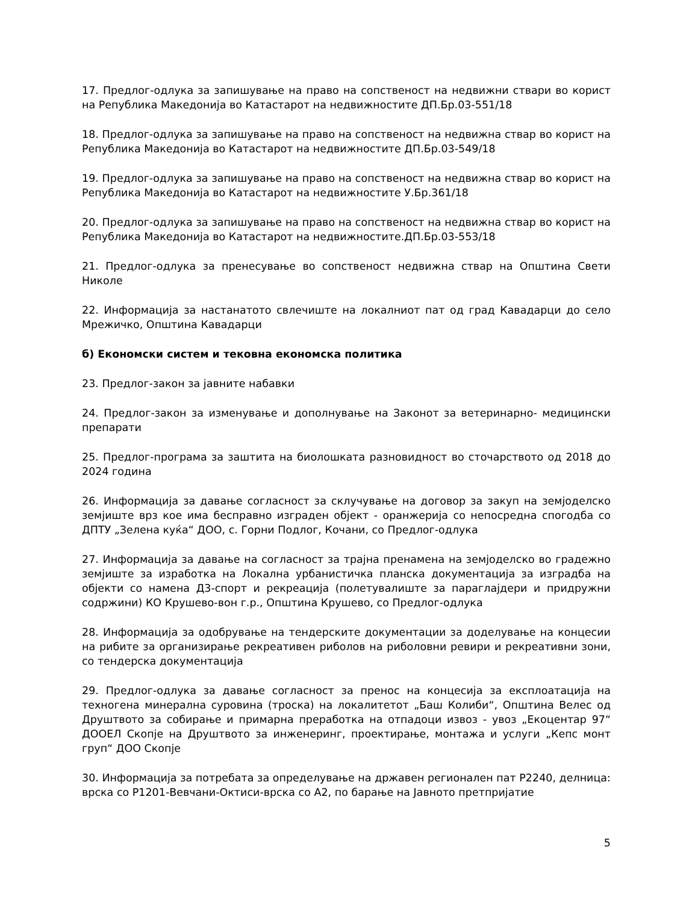17. Предлог-одлука за запишување на право на сопственост на недвижни ствари во корист на Република Македонија во Катастарот на недвижностите ДП.Бр.03-551/18
18. Предлог-одлука за запишување на право на сопственост на недвижна ствар во корист на Република Македонија во Катастарот на недвижностите ДП.Бр.03-549/18
19. Предлог-одлука за запишување на право на сопственост на недвижна ствар во корист на Република Македонија во Катастарот на недвижностите У.Бр.361/18
20. Предлог-одлука за запишување на право на сопственост на недвижна ствар во корист на Република Македонија во Катастарот на недвижностите.ДП.Бр.03-553/18
21. Предлог-одлука за пренесување во сопственост недвижна ствар на Општина Свети Николе
22. Информација за настанатото свлечиште на локалниот пат од град Кавадарци до село Мрежичко, Општина Кавадарци
б) Економски систем и тековна економска политика
23. Предлог-закон за јавните набавки
24. Предлог-закон за изменување и дополнување на Законот за ветеринарно- медицински препарати
25. Предлог-програма за заштита на биолошката разновидност во сточарството од 2018 до 2024 година
26. Информација за давање согласност за склучување на договор за закуп на земјоделско земјиште врз кое има бесправно изграден објект - оранжерија со непосредна спогодба со ДПТУ „Зелена куќа“ ДОО, с. Горни Подлог, Кочани, со Предлог-одлука
27. Информација за давање на согласност за трајна пренамена на земјоделско во градежно земјиште за изработка на Локална урбанистичка планска документација за изградба на објекти со намена Д3-спорт и рекреација (полетувалиште за параглајдери и придружни содржини) КО Крушево-вон г.р., Општина Крушево, со Предлог-одлука
28. Информација за одобрување на тендерските документации за доделување на концесии на рибите за организирање рекреативен риболов на риболовни ревири и рекреативни зони, со тендерска документација
29. Предлог-одлука за давање согласност за пренос на концесија за експлоатација на техногена минерална суровина (троска) на локалитетот „Баш Колиби“, Општина Велес од Друштвото за собирање и примарна преработка на отпадоци извоз - увоз „Екоцентар 97“ ДООЕЛ Скопје на Друштвото за инженеринг, проектирање, монтажа и услуги „Кепс монт груп“ ДОО Скопје
30. Информација за потребата за определување на државен регионален пат Р2240, делница: врска со Р1201-Вевчани-Октиси-врска со А2, по барање на Јавното претпријатие
5